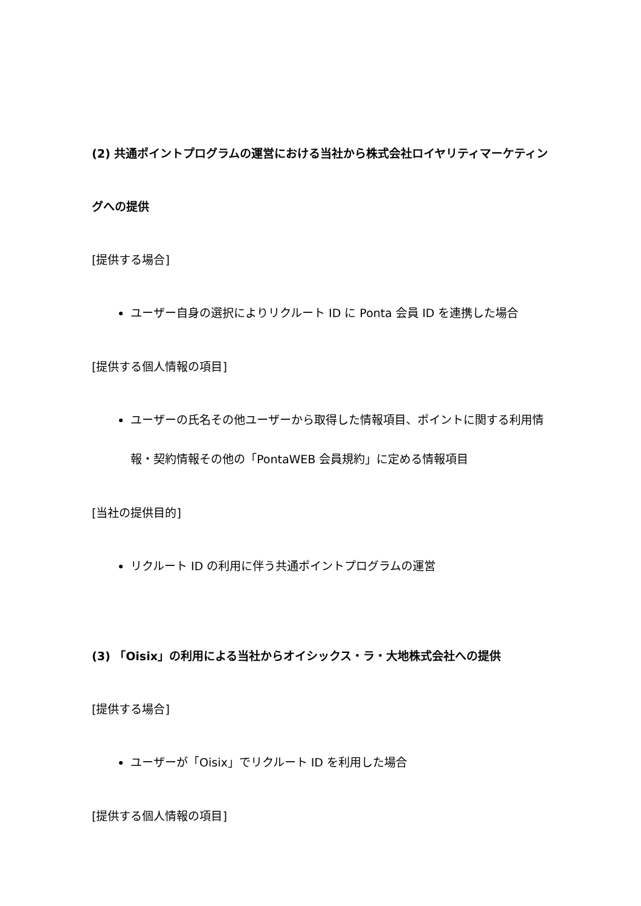(2) 共通ポイントプログラムの運営における当社から株式会社ロイヤリティマーケティングへの提供
[提供する場合]
ユーザー自身の選択によりリクルート ID に Ponta 会員 ID を連携した場合
[提供する個人情報の項目]
ユーザーの氏名その他ユーザーから取得した情報項目、ポイントに関する利用情報・契約情報その他の「PontaWEB 会員規約」に定める情報項目
[当社の提供目的]
リクルート ID の利用に伴う共通ポイントプログラムの運営
(3) 「Oisix」の利用による当社からオイシックス・ラ・大地株式会社への提供
[提供する場合]
ユーザーが「Oisix」でリクルート ID を利用した場合
[提供する個人情報の項目]